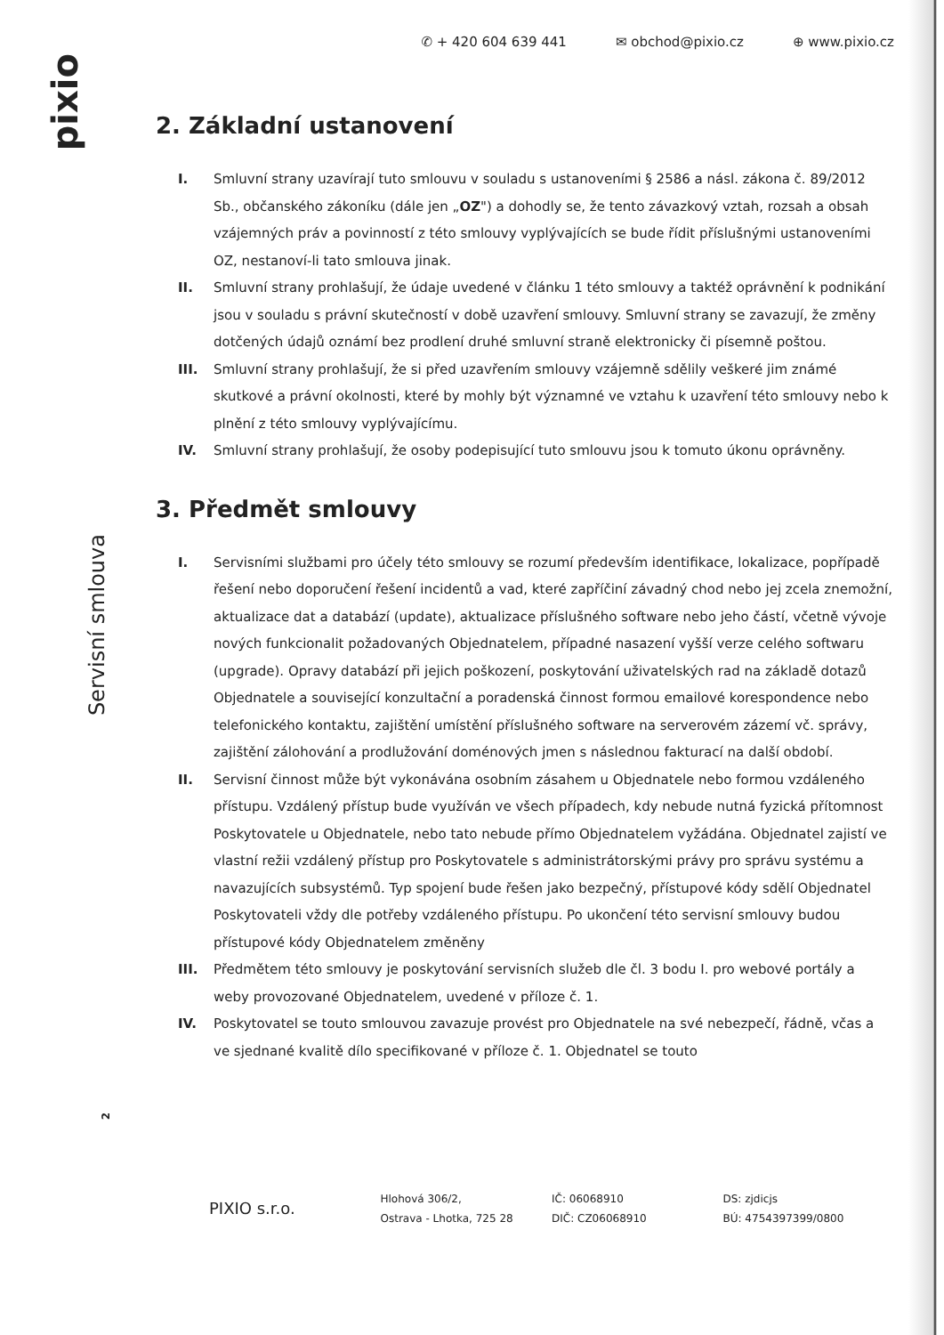pixio
Servisní smlouva
2
✆ + 420 604 639 441 ✉ obchod@pixio.cz ⊕ www.pixio.cz
2. Základní ustanovení
I. Smluvní strany uzavírají tuto smlouvu v souladu s ustanoveními § 2586 a násl. zákona č. 89/2012 Sb., občanského zákoníku (dále jen „OZ") a dohodly se, že tento závazkový vztah, rozsah a obsah vzájemných práv a povinností z této smlouvy vyplývajících se bude řídit příslušnými ustanoveními OZ, nestanoví-li tato smlouva jinak.
II. Smluvní strany prohlašují, že údaje uvedené v článku 1 této smlouvy a taktéž oprávnění k podnikání jsou v souladu s právní skutečností v době uzavření smlouvy. Smluvní strany se zavazují, že změny dotčených údajů oznámí bez prodlení druhé smluvní straně elektronicky či písemně poštou.
III. Smluvní strany prohlašují, že si před uzavřením smlouvy vzájemně sdělily veškeré jim známé skutkové a právní okolnosti, které by mohly být významné ve vztahu k uzavření této smlouvy nebo k plnění z této smlouvy vyplývajícímu.
IV. Smluvní strany prohlašují, že osoby podepisující tuto smlouvu jsou k tomuto úkonu oprávněny.
3. Předmět smlouvy
I. Servisními službami pro účely této smlouvy se rozumí především identifikace, lokalizace, popřípadě řešení nebo doporučení řešení incidentů a vad, které zapříčiní závadný chod nebo jej zcela znemožní, aktualizace dat a databází (update), aktualizace příslušného software nebo jeho částí, včetně vývoje nových funkcionalit požadovaných Objednatelem, případné nasazení vyšší verze celého softwaru (upgrade). Opravy databází při jejich poškození, poskytování uživatelských rad na základě dotazů Objednatele a související konzultační a poradenská činnost formou emailové korespondence nebo telefonického kontaktu, zajištění umístění příslušného software na serverovém zázemí vč. správy, zajištění zálohování a prodlužování doménových jmen s následnou fakturací na další období.
II. Servisní činnost může být vykonávána osobním zásahem u Objednatele nebo formou vzdáleného přístupu. Vzdálený přístup bude využíván ve všech případech, kdy nebude nutná fyzická přítomnost Poskytovatele u Objednatele, nebo tato nebude přímo Objednatelem vyžádána. Objednatel zajistí ve vlastní režii vzdálený přístup pro Poskytovatele s administrátorskými právy pro správu systému a navazujících subsystémů. Typ spojení bude řešen jako bezpečný, přístupové kódy sdělí Objednatel Poskytovateli vždy dle potřeby vzdáleného přístupu. Po ukončení této servisní smlouvy budou přístupové kódy Objednatelem změněny
III. Předmětem této smlouvy je poskytování servisních služeb dle čl. 3 bodu I. pro webové portály a weby provozované Objednatelem, uvedené v příloze č. 1.
IV. Poskytovatel se touto smlouvou zavazuje provést pro Objednatele na své nebezpečí, řádně, včas a ve sjednané kvalitě dílo specifikované v příloze č. 1. Objednatel se touto
PIXIO s.r.o.
Hlohová 306/2,
Ostrava - Lhotka, 725 28
IČ: 06068910
DIČ: CZ06068910
DS: zjdicjs
BÚ: 4754397399/0800